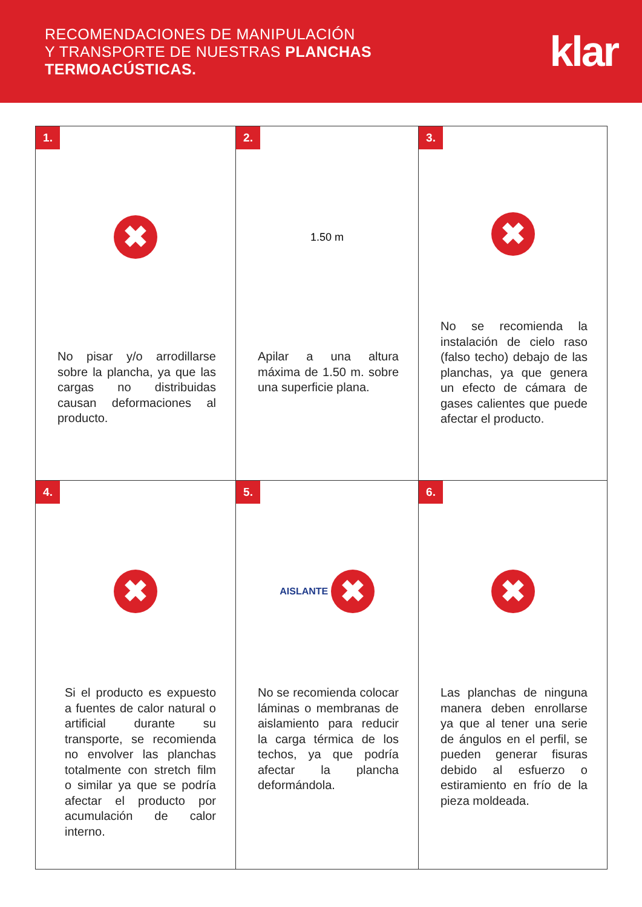RECOMENDACIONES DE MANIPULACIÓN
Y TRANSPORTE DE NUESTRAS PLANCHAS
TERMOACÚSTICAS.
klar
1.
✖
No pisar y/o arrodillarse sobre la plancha, ya que las cargas no distribuidas causan deformaciones al producto.
2.
1.50 m
Apilar a una altura máxima de 1.50 m. sobre una superficie plana.
3.
✖
No se recomienda la instalación de cielo raso (falso techo) debajo de las planchas, ya que genera un efecto de cámara de gases calientes que puede afectar el producto.
4.
✖
Si el producto es expuesto a fuentes de calor natural o artificial durante su transporte, se recomienda no envolver las planchas totalmente con stretch film o similar ya que se podría afectar el producto por acumulación de calor interno.
5.
AISLANTE
✖
No se recomienda colocar láminas o membranas de aislamiento para reducir la carga térmica de los techos, ya que podría afectar la plancha deformándola.
6.
✖
Las planchas de ninguna manera deben enrollarse ya que al tener una serie de ángulos en el perfil, se pueden generar fisuras debido al esfuerzo o estiramiento en frío de la pieza moldeada.